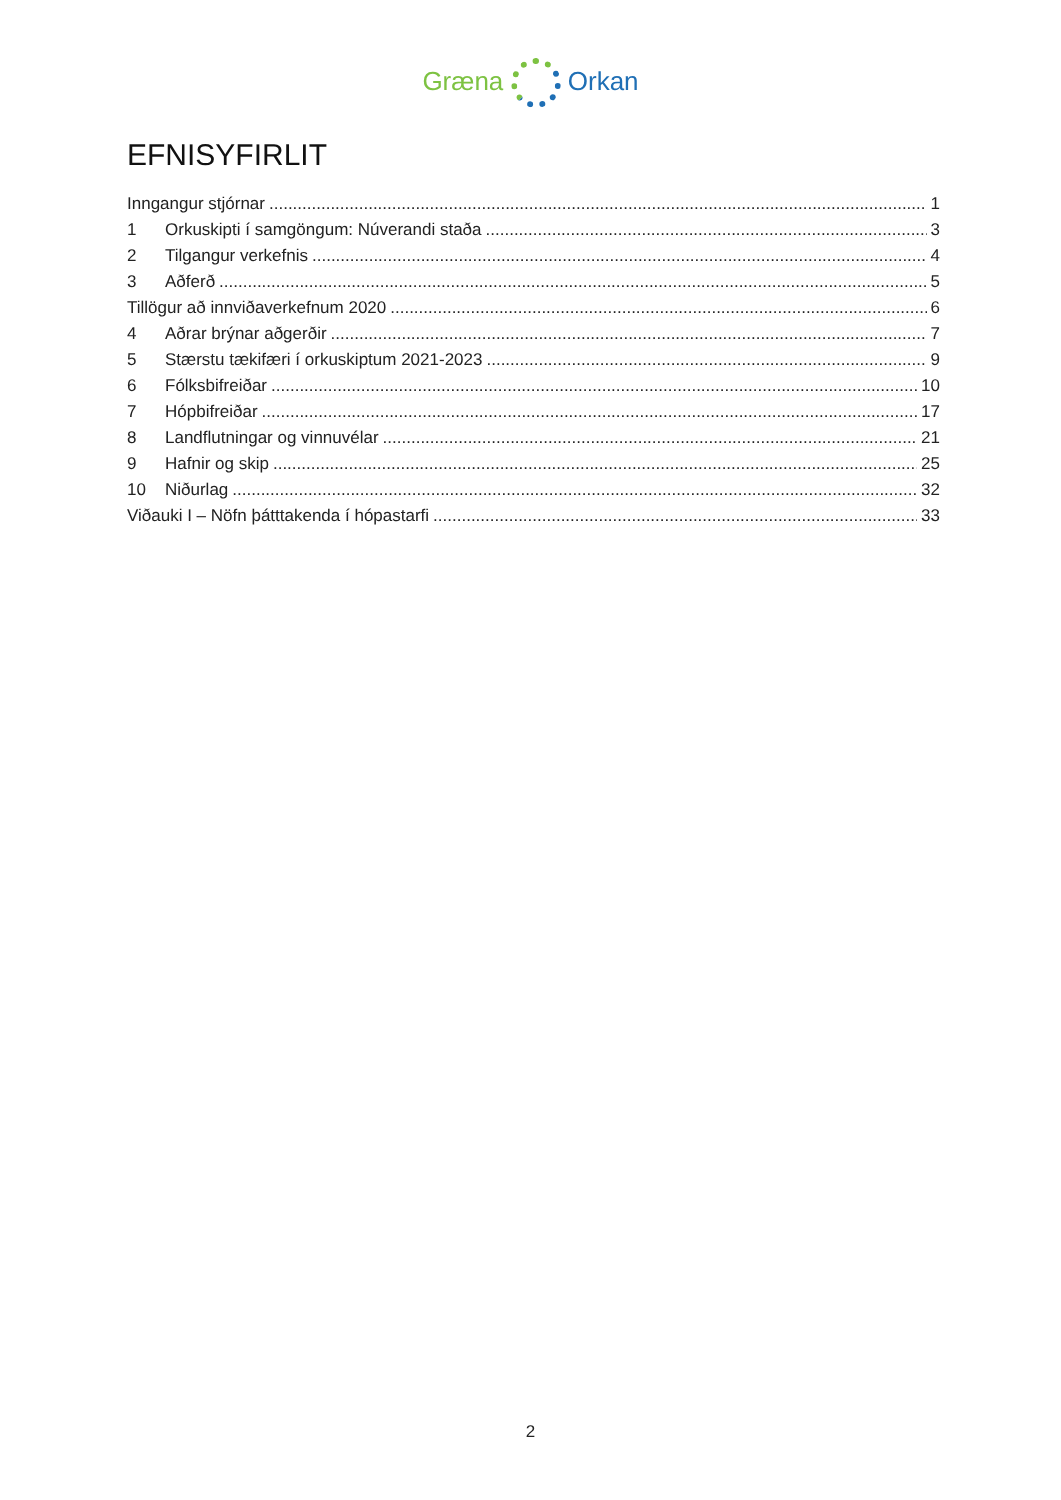Græna Orkan
EFNISYFIRLIT
Inngangur stjórnar 1
1 Orkuskipti í samgöngum: Núverandi staða 3
2 Tilgangur verkefnis 4
3 Aðferð 5
Tillögur að innviðaverkefnum 2020 6
4 Aðrar brýnar aðgerðir 7
5 Stærstu tækifæri í orkuskiptum 2021-2023 9
6 Fólksbifreiðar 10
7 Hópbifreiðar 17
8 Landflutningar og vinnuvélar 21
9 Hafnir og skip 25
10 Niðurlag 32
Viðauki I – Nöfn þátttakenda í hópastarfi 33
2